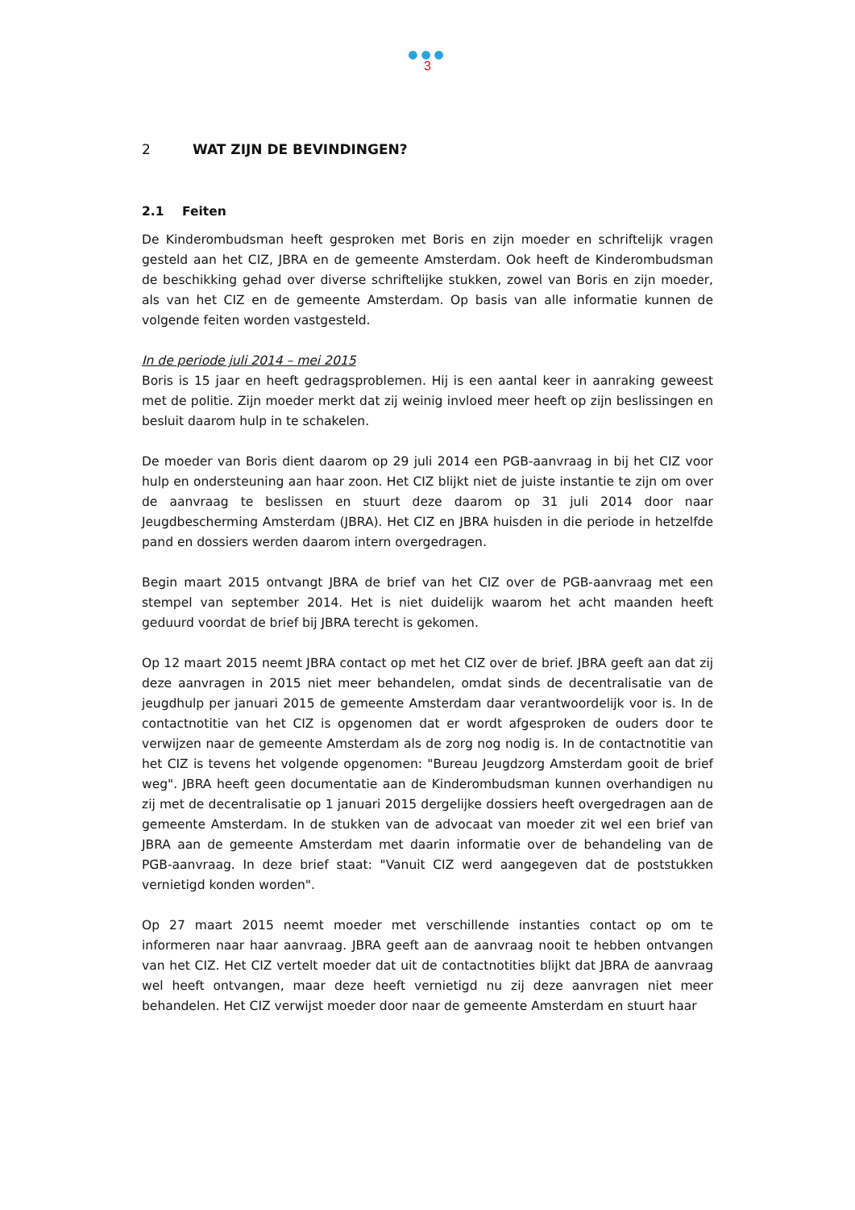●●●
3
2 WAT ZIJN DE BEVINDINGEN?
2.1 Feiten
De Kinderombudsman heeft gesproken met Boris en zijn moeder en schriftelijk vragen gesteld aan het CIZ, JBRA en de gemeente Amsterdam. Ook heeft de Kinderombudsman de beschikking gehad over diverse schriftelijke stukken, zowel van Boris en zijn moeder, als van het CIZ en de gemeente Amsterdam. Op basis van alle informatie kunnen de volgende feiten worden vastgesteld.
In de periode juli 2014 – mei 2015
Boris is 15 jaar en heeft gedragsproblemen. Hij is een aantal keer in aanraking geweest met de politie. Zijn moeder merkt dat zij weinig invloed meer heeft op zijn beslissingen en besluit daarom hulp in te schakelen.
De moeder van Boris dient daarom op 29 juli 2014 een PGB-aanvraag in bij het CIZ voor hulp en ondersteuning aan haar zoon. Het CIZ blijkt niet de juiste instantie te zijn om over de aanvraag te beslissen en stuurt deze daarom op 31 juli 2014 door naar Jeugdbescherming Amsterdam (JBRA). Het CIZ en JBRA huisden in die periode in hetzelfde pand en dossiers werden daarom intern overgedragen.
Begin maart 2015 ontvangt JBRA de brief van het CIZ over de PGB-aanvraag met een stempel van september 2014. Het is niet duidelijk waarom het acht maanden heeft geduurd voordat de brief bij JBRA terecht is gekomen.
Op 12 maart 2015 neemt JBRA contact op met het CIZ over de brief. JBRA geeft aan dat zij deze aanvragen in 2015 niet meer behandelen, omdat sinds de decentralisatie van de jeugdhulp per januari 2015 de gemeente Amsterdam daar verantwoordelijk voor is. In de contactnotitie van het CIZ is opgenomen dat er wordt afgesproken de ouders door te verwijzen naar de gemeente Amsterdam als de zorg nog nodig is. In de contactnotitie van het CIZ is tevens het volgende opgenomen: "Bureau Jeugdzorg Amsterdam gooit de brief weg". JBRA heeft geen documentatie aan de Kinderombudsman kunnen overhandigen nu zij met de decentralisatie op 1 januari 2015 dergelijke dossiers heeft overgedragen aan de gemeente Amsterdam. In de stukken van de advocaat van moeder zit wel een brief van JBRA aan de gemeente Amsterdam met daarin informatie over de behandeling van de PGB-aanvraag. In deze brief staat: "Vanuit CIZ werd aangegeven dat de poststukken vernietigd konden worden".
Op 27 maart 2015 neemt moeder met verschillende instanties contact op om te informeren naar haar aanvraag. JBRA geeft aan de aanvraag nooit te hebben ontvangen van het CIZ. Het CIZ vertelt moeder dat uit de contactnotities blijkt dat JBRA de aanvraag wel heeft ontvangen, maar deze heeft vernietigd nu zij deze aanvragen niet meer behandelen. Het CIZ verwijst moeder door naar de gemeente Amsterdam en stuurt haar